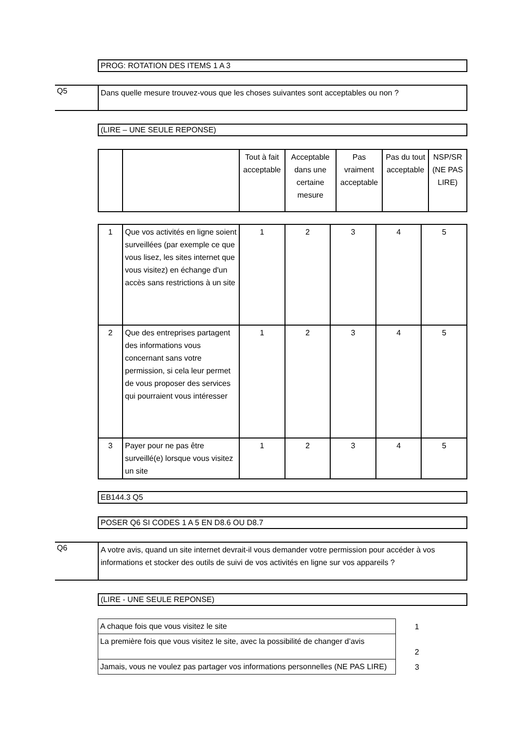PROG: ROTATION DES ITEMS 1 A 3
Q5
Dans quelle mesure trouvez-vous que les choses suivantes sont acceptables ou non ?
(LIRE – UNE SEULE REPONSE)
| | | Tout à fait acceptable | Acceptable dans une certaine mesure | Pas vraiment acceptable | Pas du tout acceptable | NSP/SR (NE PAS LIRE) |
| --- | --- | --- | --- | --- | --- | --- |
| 1 | Que vos activités en ligne soient surveillées (par exemple ce que vous lisez, les sites internet que vous visitez) en échange d'un accès sans restrictions à un site | 1 | 2 | 3 | 4 | 5 |
| 2 | Que des entreprises partagent des informations vous concernant sans votre permission, si cela leur permet de vous proposer des services qui pourraient vous intéresser | 1 | 2 | 3 | 4 | 5 |
| 3 | Payer pour ne pas être surveillé(e) lorsque vous visitez un site | 1 | 2 | 3 | 4 | 5 |
EB144.3 Q5
POSER Q6 SI CODES 1 A 5 EN D8.6 OU D8.7
Q6
A votre avis, quand un site internet devrait-il vous demander votre permission pour accéder à vos informations et stocker des outils de suivi de vos activités en ligne sur vos appareils ?
(LIRE - UNE SEULE REPONSE)
| A chaque fois que vous visitez le site | 1 |
| La première fois que vous visitez le site, avec la possibilité de changer d’avis | 2 |
| Jamais, vous ne voulez pas partager vos informations personnelles (NE PAS LIRE) | 3 |